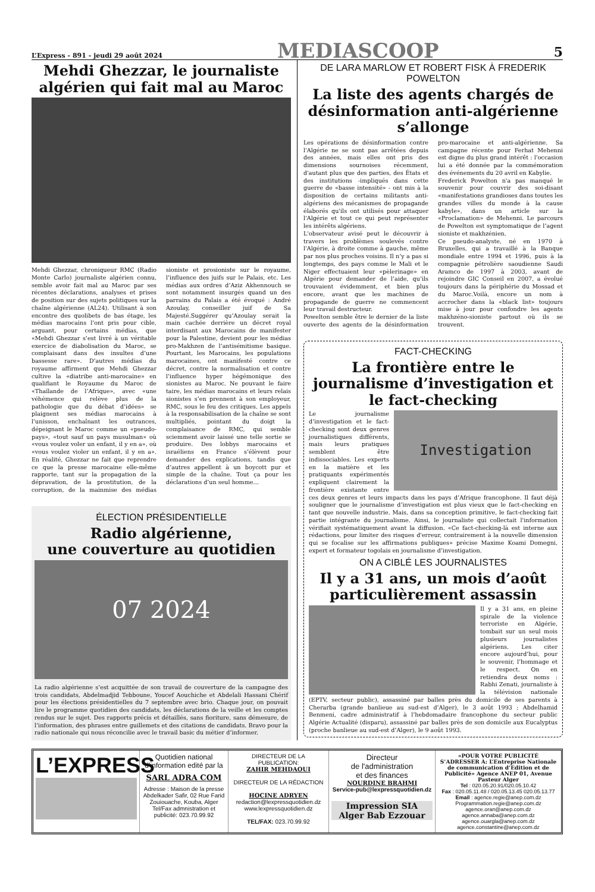L’Express - 891 - jeudi 29 août 2024 MEDIASCOOP 5
Mehdi Ghezzar, le journaliste algérien qui fait mal au Maroc
Mehdi Ghezzar, chroniqueur RMC (Radio Monte Carlo) journaliste algérien connu, semble avoir fait mal au Maroc par ses récentes déclarations, analyses et prises de position sur des sujets politiques sur la chaîne algérienne (AL24). Utilisant à son encontre des quolibets de bas étage, les médias marocains l’ont pris pour cible, arguant, pour certains médias, que «Mehdi Ghezzar s’est livré à un véritable exercice de diabolisation du Maroc, se complaisant dans des insultes d’une bassesse rare». D’autres médias du royaume affirment que Mehdi Ghezzar cultive la «diatribe anti-marocaine» en qualifiant le Royaume du Maroc de «Thaïlande de l’Afrique», avec «une véhémence qui relève plus de la pathologie que du débat d’idées» se plaignent ses médias marocains à l’unisson, enchaînant les outrances, dépeignant le Maroc comme un «pseudo-pays», «tout sauf un pays musulman» où «vous voulez voler un enfant, il y en a», où «vous voulez violer un enfant, il y en a». En réalité, Ghezzar ne fait que reprendre ce que la presse marocaine elle-même rapporte, tant sur la propagation de la dépravation, de la prostitution, de la corruption, de la mainmise des médias sioniste et prosioniste sur le royaume, l’influence des juifs sur le Palais, etc. Les médias aux ordres d’Aziz Akhennouch se sont notamment insurgés quand un des parrains du Palais a été évoqué : André Azoulay, conseiller juif de Sa Majesté.Suggérer qu’Azoulay serait la main cachée derrière un décret royal interdisant aux Marocains de manifester pour la Palestine, devient pour les médias pro-Makhzen de l’antisémitisme basique. Pourtant, les Marocains, les populations marocaines, ont manifesté contre ce décret, contre la normalisation et contre l’influence hyper hégémonique des sionistes au Maroc. Ne pouvant le faire taire, les médias marocains et leurs relais sionistes s’en prennent à son employeur, RMC, sous le feu des critiques. Les appels à la responsabilisation de la chaîne se sont multipliés, pointant du doigt la complaisance de RMC, qui semble sciemment avoir laissé une telle sortie se produire. Des lobbys marocains et israéliens en France s’élèvent pour demander des explications, tandis que d’autres appellent à un boycott pur et simple de la chaîne. Tout ça pour les déclarations d’un seul homme…
ÉLECTION PRÉSIDENTIELLE
Radio algérienne,
une couverture au quotidien
07 2024
La radio algérienne s’est acquittée de son travail de couverture de la campagne des trois candidats, Abdelmadjid Tebboune, Youcef Aouchiche et Abdelali Hassani Chérif pour les élections présidentielles du 7 septembre avec brio. Chaque jour, on pouvait lire le programme quotidien des candidats, les déclarations de la veille et les comptes rendus sur le sujet. Des rapports précis et détaillés, sans fioriture, sans démesure, de l’information, des phrases entre guillemets et des citations de candidats. Bravo pour la radio nationale qui nous réconcilie avec le travail basic du métier d’informer.
DE LARA MARLOW ET ROBERT FISK À FREDERIK POWELTON
La liste des agents chargés de désinformation anti-algérienne s’allonge
Les opérations de désinformation contre l'Algérie ne se sont pas arrêtées depuis des années, mais elles ont pris des dimensions sournoises récemment, d'autant plus que des parties, des États et des institutions -impliqués dans cette guerre de «basse intensité» - ont mis à la disposition de certains militants anti-algériens des mécanismes de propagande élaborés qu'ils ont utilisés pour attaquer l'Algérie et tout ce qui peut représenter les intérêts algériens.
L'observateur avisé peut le découvrir à travers les problèmes soulevés contre l'Algérie, à droite comme à gauche, même par nos plus proches voisins. Il n’y a pas si longtemps, des pays comme le Mali et le Niger effectuaient leur «pèlerinage» en Algérie pour demander de l’aide, qu’ils trouvaient évidemment, et bien plus encore, avant que les machines de propagande de guerre ne commencent leur travail destructeur.
Powelton semble être le dernier de la liste ouverte des agents de la désinformation pro-marocaine et anti-algérienne. Sa campagne récente pour Ferhat Mehenni est digne du plus grand intérêt : l’occasion lui a été donnée par la commémoration des événements du 20 avril en Kabylie.
Frederick Powelton n'a pas manqué le souvenir pour couvrir des soi-disant «manifestations grandioses dans toutes les grandes villes du monde à la cause kabyle», dans un article sur la «Proclamation» de Mehenni. Le parcours de Powelton est symptomatique de l’agent sioniste et makhzénien.
Ce pseudo-analyste, né en 1970 à Bruxelles, qui a travaillé à la Banque mondiale entre 1994 et 1996, puis à la compagnie pétrolière saoudienne Saudi Aramco de 1997 à 2003, avant de rejoindre GIC Conseil en 2007, a évolué toujours dans la périphérie du Mossad et du Maroc.Voilà, encore un nom à accrocher dans la «black list» toujours mise à jour pour confondre les agents makhzéno-sioniste partout où ils se trouvent.
FACT-CHECKING
La frontière entre le journalisme d’investigation et le fact-checking
Investigation
Le journalisme d’investigation et le fact-checking sont deux genres journalistiques différents, mais leurs pratiques semblent être indissociables. Les experts en la matière et les pratiquants expérimentés expliquent clairement la frontière existante entre ces deux genres et leurs impacts dans les pays d’Afrique francophone. Il faut déjà souligner que le journalisme d’investigation est plus vieux que le fact-checking en tant que nouvelle industrie. Mais, dans sa conception primitive, le fact-checking fait partie intégrante du journalisme. Ainsi, le journaliste qui collectait l'information vérifiait systématiquement avant la diffusion. «Ce fact-checking-là est interne aux rédactions, pour limiter des risques d'erreur, contrairement à la nouvelle dimension qui se focalise sur les affirmations publiques» précise Maxime Koami Domegni, expert et formateur togolais en journalisme d’investigation.
ON A CIBLÉ LES JOURNALISTES
Il y a 31 ans, un mois d’août particulièrement assassin
Il y a 31 ans, en pleine spirale de la violence terroriste en Algérie, tombait sur un seul mois plusieurs journalistes algériens. Les citer encore aujourd’hui, pour le souvenir, l’hommage et le respect. On en retiendra deux noms : Rabhi Zenati, journaliste à la télévision nationale (EPTV, secteur public), assassiné par balles près du domicile de ses parents à Cherarba (grande banlieue au sud-est d’Alger), le 3 août 1993 ; Abdelhamid Benmeni, cadre administratif à l’hebdomadaire francophone du secteur public Algérie Actualité (disparu), assassiné par balles près de son domicile aux Eucalyptus (proche banlieue au sud-est d’Alger), le 9 août 1993.
L’EXPRESS
Quotidien national d’information edité par la
SARL ADRA COM
Adresse : Maison de la presse Abdelkader Safir, 02 Rue Farid Zouiouache, Kouba, Alger
Tel/Fax admnistration et publicité: 023.70.99.92
DIRECTEUR DE LA PUBLICATION:
ZAHIR MEHDAOUI
DIRECTEUR DE LA RÉDACTION
HOCINE ADRYEN
redaction@lexpressquotidien.dz
www.lexpressquotidien.dz
TEL/FAX: 023.70.99.92
Directeur
de l'administration
et des finances
NOURDINE BRAHMI
Service-pub@lexpressquotidien.dz
Impression SIA
Alger Bab Ezzouar
«POUR VOTRE PUBLICITÉ S’ADRESSER À: L’Entreprise Nationale de communication d’Edition et de Publicité» Agence ANEP 01, Avenue Pasteur Alger
Tel : 020.05.20.91/020.05.10.42
Fax : 020.05.11.48 / 020.05.13.45 020.05.13.77
Email : agence.regie@anep.com.dz
Programmation.regie@anep.com.dz
agence.oran@anep.com.dz
agence.annaba@anep.com.dz
agence.ouargla@anep.com.dz
agence.constantine@anep.com.dz